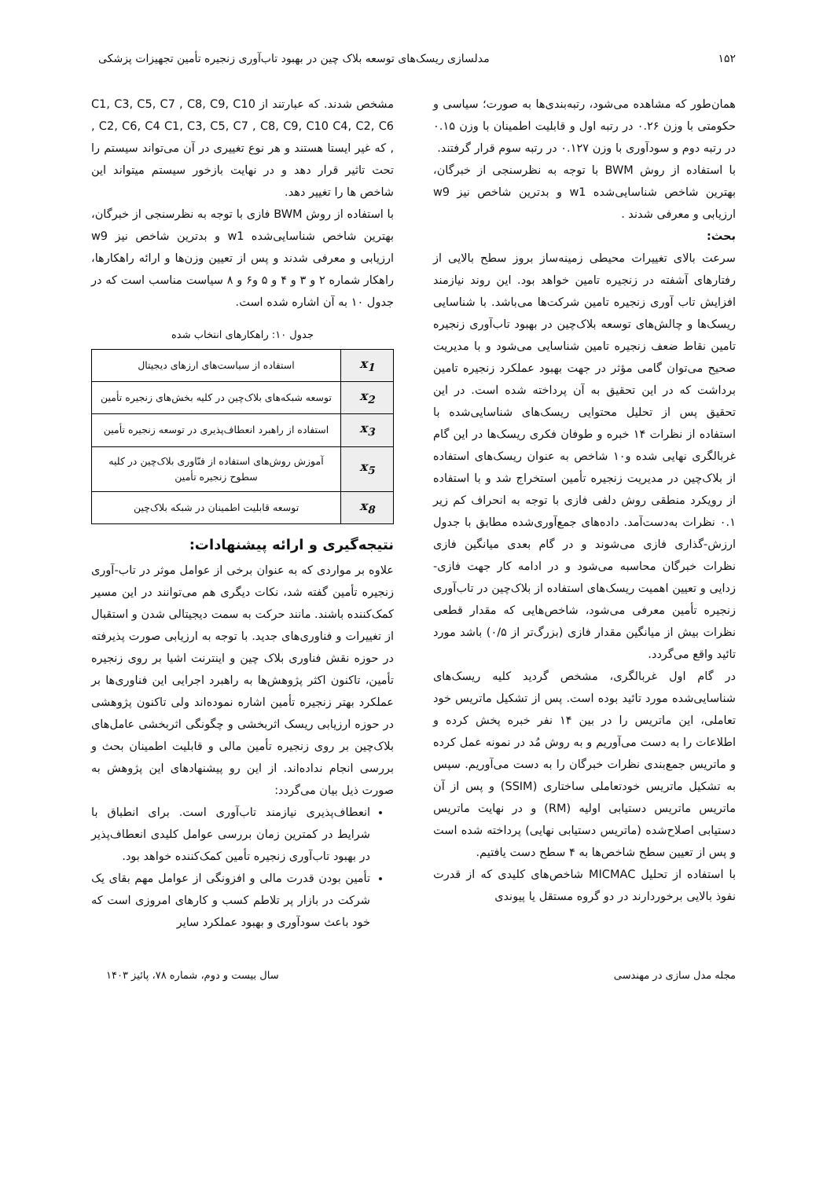۱۵۲ مدلسازی ریسک‌های توسعه بلاک چین در بهبود تاب‌آوری زنجیره تأمین تجهیزات پزشکی
همان‌طور که مشاهده می‌شود، رتبه‌بندی‌ها به صورت؛ سیاسی و حکومتی با وزن ۰.۲۶ در رتبه اول و قابلیت اطمینان با وزن ۰.۱۵ در رتبه دوم و سودآوری با وزن ۰.۱۲۷ در رتبه سوم قرار گرفتند.
با استفاده از روش BWM با توجه به نظرسنجی از خبرگان، بهترین شاخص شناسایی‌شده w1 و بدترین شاخص نیز w9 ارزیابی و معرفی شدند .
بحث:
سرعت بالای تغییرات محیطی زمینه‌ساز بروز سطح بالایی از رفتارهای آشفته در زنجیره تامین خواهد بود. این روند نیازمند افزایش تاب آوری زنجیره تامین شرکت‌ها می‌باشد. با شناسایی ریسک‌ها و چالش‌های توسعه بلاک‌چین در بهبود تاب‌آوری زنجیره تامین نقاط ضعف زنجیره تامین شناسایی می‌شود و با مدیریت صحیح می‌توان گامی مؤثر در جهت بهبود عملکرد زنجیره تامین برداشت که در این تحقیق به آن پرداخته شده است. در این تحقیق پس از تحلیل محتوایی ریسک‌های شناسایی‌شده با استفاده از نظرات ۱۴ خبره و طوفان فکری ریسک‌ها در این گام غربالگری نهایی شده و۱۰ شاخص به عنوان ریسک‌های استفاده از بلاک‌چین در مدیریت زنجیره تأمین استخراج شد و با استفاده از رویکرد منطقی روش دلفی فازی با توجه به انحراف کم زیر ۰.۱ نظرات به‌دست‌آمد. داده‌های جمع‌آوری‌شده مطابق با جدول ارزش-گذاری فازی می‌شوند و در گام بعدی میانگین فازی نظرات خبرگان محاسبه می‌شود و در ادامه کار جهت فازی-زدایی و تعیین اهمیت ریسک‌های استفاده از بلاک‌چین در تاب‌آوری زنجیره تأمین معرفی می‌شود، شاخص‌هایی که مقدار قطعی نظرات بیش از میانگین مقدار فازی (بزرگ‌تر از ۰/۵) باشد مورد تائید واقع می‌گردد.
در گام اول غربالگری، مشخص گردید کلیه ریسک‌های شناسایی‌شده مورد تائید بوده است. پس از تشکیل ماتریس خود تعاملی، این ماتریس را در بین ۱۴ نفر خبره پخش کرده و اطلاعات را به دست می‌آوریم و به روش مُد در نمونه عمل کرده و ماتریس جمع‌بندی نظرات خبرگان را به دست می‌آوریم. سپس به تشکیل ماتریس خودتعاملی ساختاری (SSIM) و پس از آن ماتریس ماتریس دستیابی اولیه (RM) و در نهایت ماتریس دستیابی اصلاح‌شده (ماتریس دستیابی نهایی) پرداخته شده است و پس از تعیین سطح شاخص‌ها به ۴ سطح دست یافتیم.
با استفاده از تحلیل MICMAC شاخص‌های کلیدی که از قدرت نفوذ بالایی برخوردارند در دو گروه مستقل یا پیوندی
مشخص شدند. که عبارتند از C1, C3, C5, C7 , C8, C9, C10 , C2, C6, C4 C1, C3, C5, C7 , C8, C9, C10 C4, C2, C6 , که غیر ایستا هستند و هر نوع تغییری در آن می‌تواند سیستم را تحت تاثیر قرار دهد و در نهایت بازخور سیستم میتواند این شاخص ها را تغییر دهد.
با استفاده از روش BWM فازی با توجه به نظرسنجی از خبرگان، بهترین شاخص شناسایی‌شده w1 و بدترین شاخص نیز w9 ارزیابی و معرفی شدند و پس از تعیین وزن‌ها و ارائه راهکارها، راهکار شماره ۲ و ۳ و ۴ و ۵ و۶ و ۸ سیاست مناسب است که در جدول ۱۰ به آن اشاره شده است.
جدول ۱۰: راهکارهای انتخاب شده
| x<sub>1</sub> | استفاده از سیاست‌های ارزهای دیجیتال |
| x<sub>2</sub> | توسعه شبکه‌های بلاک‌چین در کلیه بخش‌های زنجیره تأمین |
| x<sub>3</sub> | استفاده از راهبرد انعطاف‌پذیری در توسعه زنجیره تأمین |
| x<sub>5</sub> | آموزش روش‌های استفاده از فنّاوری بلاک‌چین در کلیه سطوح زنجیره تأمین |
| x<sub>8</sub> | توسعه قابلیت اطمینان در شبکه بلاک‌چین |
نتیجه‌گیری و ارائه پیشنهادات:
علاوه بر مواردی که به عنوان برخی از عوامل موثر در تاب-آوری زنجیره تأمین گفته شد، نکات دیگری هم می‌توانند در این مسیر کمک‌کننده باشند. مانند حرکت به سمت دیجیتالی شدن و استقبال از تغییرات و فناوری‌های جدید. با توجه به ارزیابی صورت پذیرفته در حوزه نقش فناوری بلاک چین و اینترنت اشیا بر روی زنجیره تأمین، تاکنون اکثر پژوهش‌ها به راهبرد اجرایی این فناوری‌ها بر عملکرد بهتر زنجیره تأمین اشاره نموده‌اند ولی تاکنون پژوهشی در حوزه ارزیابی ریسک اثربخشی و چگونگی اثربخشی عامل‌های بلاک‌چین بر روی زنجیره تأمین مالی و قابلیت اطمینان بحث و بررسی انجام نداده‌اند. از این رو پیشنهادهای این پژوهش به صورت ذیل بیان می‌گردد:
انعطاف‌پذیری نیازمند تاب‌آوری است. برای انطباق با شرایط در کمترین زمان بررسی عوامل کلیدی انعطاف‌پذیر در بهبود تاب‌آوری زنجیره تأمین کمک‌کننده خواهد بود.
تأمین بودن قدرت مالی و افزونگی از عوامل مهم بقای یک شرکت در بازار پر تلاطم کسب و کارهای امروزی است که خود باعث سودآوری و بهبود عملکرد سایر
مجله مدل سازی در مهندسی سال بیست و دوم، شماره ۷۸، پائیز ۱۴۰۳